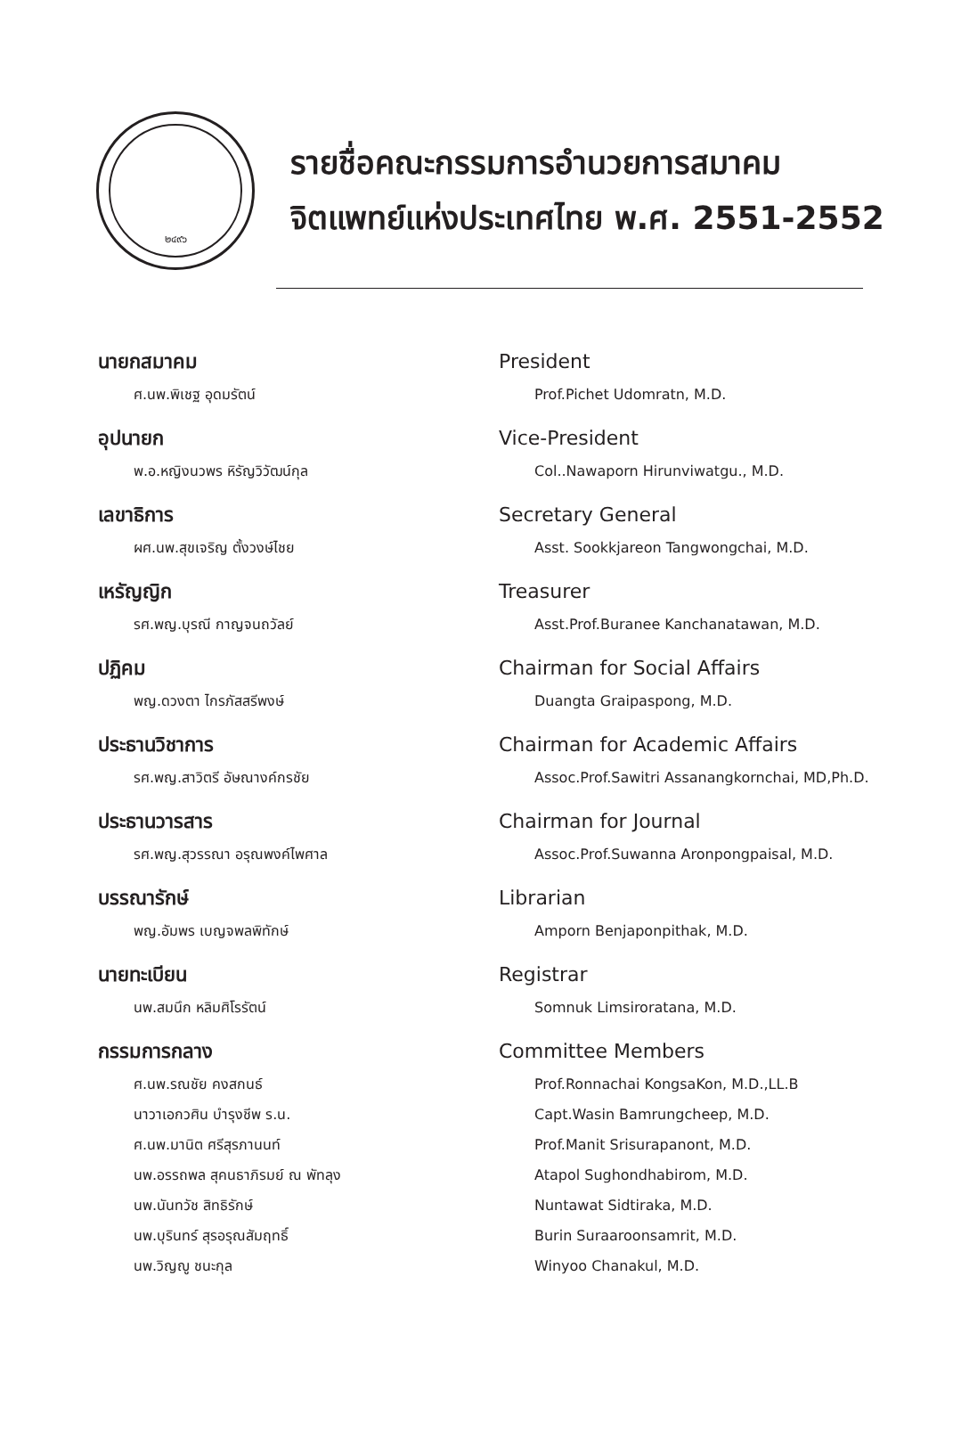๒๔๙๖
รายชื่อคณะกรรมการอำนวยการสมาคม
จิตแพทย์แห่งประเทศไทย พ.ศ. 2551-2552
นายกสมาคม
ศ.นพ.พิเชฐ อุดมรัตน์
อุปนายก
พ.อ.หญิงนวพร หิรัญวิวัฒน์กุล
เลขาธิการ
ผศ.นพ.สุขเจริญ ตั้งวงษ์ไชย
เหรัญญิก
รศ.พญ.บุรณี กาญจนถวัลย์
ปฏิคม
พญ.ดวงตา ไกรภัสสรีพงษ์
ประธานวิชาการ
รศ.พญ.สาวิตรี อัษณางค์กรชัย
ประธานวารสาร
รศ.พญ.สุวรรณา อรุณพงค์ไพศาล
บรรณารักษ์
พญ.อัมพร เบญจพลพิทักษ์
นายทะเบียน
นพ.สมนึก หลิมศิโรรัตน์
กรรมการกลาง
ศ.นพ.รณชัย คงสกนธ์
นาวาเอกวศิน บำรุงชีพ ร.น.
ศ.นพ.มานิต ศรีสุรภานนท์
นพ.อรรถพล สุคนธาภิรมย์ ณ พัทลุง
นพ.นันทวัช สิทธิรักษ์
นพ.บุรินทร์ สุรอรุณสัมฤทธิ์
นพ.วิญญู ชนะกุล
President
Prof.Pichet Udomratn, M.D.
Vice-President
Col..Nawaporn Hirunviwatgu., M.D.
Secretary General
Asst. Sookkjareon Tangwongchai, M.D.
Treasurer
Asst.Prof.Buranee Kanchanatawan, M.D.
Chairman for Social Affairs
Duangta Graipaspong, M.D.
Chairman for Academic Affairs
Assoc.Prof.Sawitri Assanangkornchai, MD,Ph.D.
Chairman for Journal
Assoc.Prof.Suwanna Aronpongpaisal, M.D.
Librarian
Amporn Benjaponpithak, M.D.
Registrar
Somnuk Limsiroratana, M.D.
Committee Members
Prof.Ronnachai KongsaKon, M.D.,LL.B
Capt.Wasin Bamrungcheep, M.D.
Prof.Manit Srisurapanont, M.D.
Atapol Sughondhabirom, M.D.
Nuntawat Sidtiraka, M.D.
Burin Suraaroonsamrit, M.D.
Winyoo Chanakul, M.D.